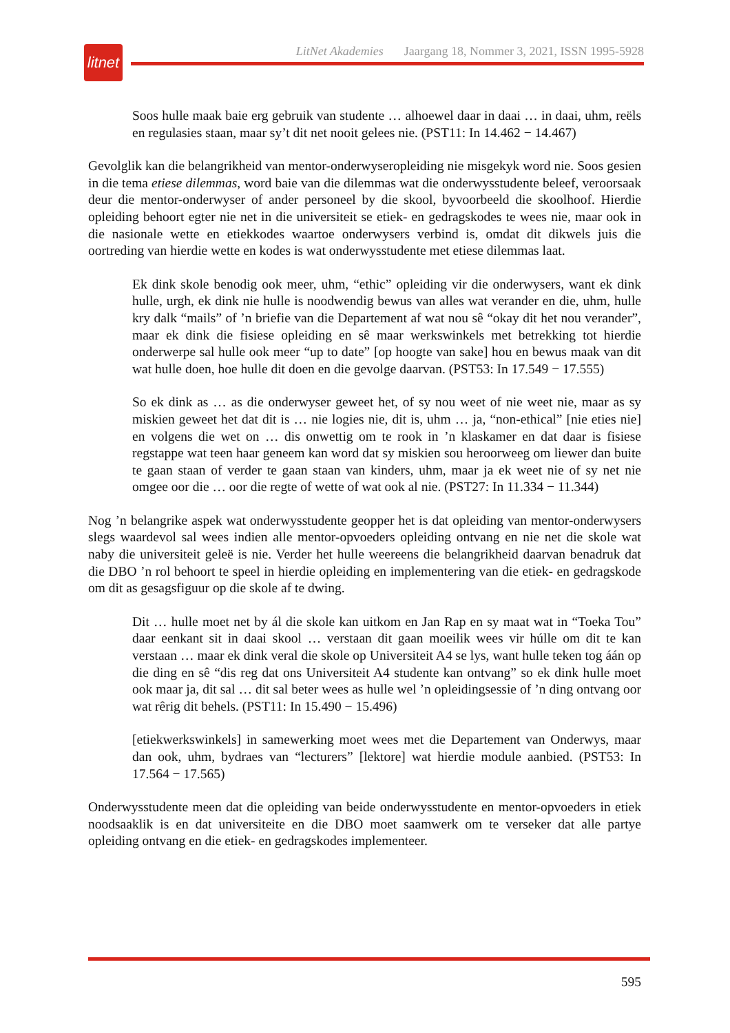litnet
LitNet Akademies Jaargang 18, Nommer 3, 2021, ISSN 1995-5928
Soos hulle maak baie erg gebruik van studente … alhoewel daar in daai … in daai, uhm, reëls en regulasies staan, maar sy’t dit net nooit gelees nie. (PST11: In 14.462 − 14.467)
Gevolglik kan die belangrikheid van mentor-onderwyseropleiding nie misgekyk word nie. Soos gesien in die tema etiese dilemmas, word baie van die dilemmas wat die onderwysstudente beleef, veroorsaak deur die mentor-onderwyser of ander personeel by die skool, byvoorbeeld die skoolhoof. Hierdie opleiding behoort egter nie net in die universiteit se etiek- en gedragskodes te wees nie, maar ook in die nasionale wette en etiekkodes waartoe onderwysers verbind is, omdat dit dikwels juis die oortreding van hierdie wette en kodes is wat onderwysstudente met etiese dilemmas laat.
Ek dink skole benodig ook meer, uhm, “ethic” opleiding vir die onderwysers, want ek dink hulle, urgh, ek dink nie hulle is noodwendig bewus van alles wat verander en die, uhm, hulle kry dalk “mails” of ’n briefie van die Departement af wat nou sê “okay dit het nou verander”, maar ek dink die fisiese opleiding en sê maar werkswinkels met betrekking tot hierdie onderwerpe sal hulle ook meer “up to date” [op hoogte van sake] hou en bewus maak van dit wat hulle doen, hoe hulle dit doen en die gevolge daarvan. (PST53: In 17.549 − 17.555)
So ek dink as … as die onderwyser geweet het, of sy nou weet of nie weet nie, maar as sy miskien geweet het dat dit is … nie logies nie, dit is, uhm … ja, “non-ethical” [nie eties nie] en volgens die wet on … dis onwettig om te rook in ’n klaskamer en dat daar is fisiese regstappe wat teen haar geneem kan word dat sy miskien sou heroorweeg om liewer dan buite te gaan staan of verder te gaan staan van kinders, uhm, maar ja ek weet nie of sy net nie omgee oor die … oor die regte of wette of wat ook al nie. (PST27: In 11.334 − 11.344)
Nog ’n belangrike aspek wat onderwysstudente geopper het is dat opleiding van mentor-onderwysers slegs waardevol sal wees indien alle mentor-opvoeders opleiding ontvang en nie net die skole wat naby die universiteit geleë is nie. Verder het hulle weereens die belangrikheid daarvan benadruk dat die DBO ’n rol behoort te speel in hierdie opleiding en implementering van die etiek- en gedragskode om dit as gesagsfiguur op die skole af te dwing.
Dit … hulle moet net by ál die skole kan uitkom en Jan Rap en sy maat wat in “Toeka Tou” daar eenkant sit in daai skool … verstaan dit gaan moeilik wees vir húlle om dit te kan verstaan … maar ek dink veral die skole op Universiteit A4 se lys, want hulle teken tog áán op die ding en sê “dis reg dat ons Universiteit A4 studente kan ontvang” so ek dink hulle moet ook maar ja, dit sal … dit sal beter wees as hulle wel ’n opleidingsessie of ’n ding ontvang oor wat rêrig dit behels. (PST11: In 15.490 − 15.496)
[etiekwerkswinkels] in samewerking moet wees met die Departement van Onderwys, maar dan ook, uhm, bydraes van “lecturers” [lektore] wat hierdie module aanbied. (PST53: In 17.564 − 17.565)
Onderwysstudente meen dat die opleiding van beide onderwysstudente en mentor-opvoeders in etiek noodsaaklik is en dat universiteite en die DBO moet saamwerk om te verseker dat alle partye opleiding ontvang en die etiek- en gedragskodes implementeer.
595